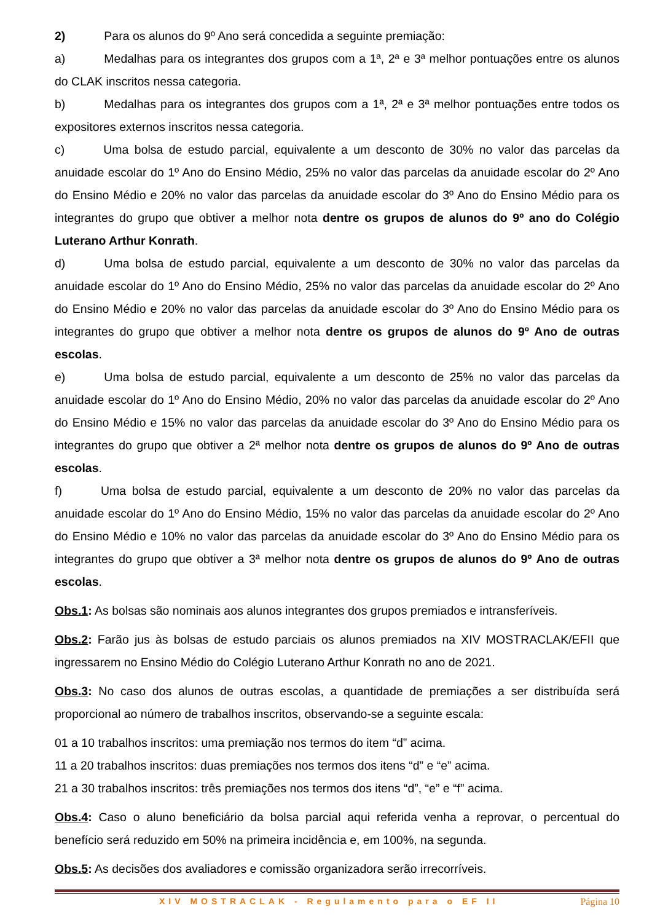2) Para os alunos do 9º Ano será concedida a seguinte premiação:
a) Medalhas para os integrantes dos grupos com a 1ª, 2ª e 3ª melhor pontuações entre os alunos do CLAK inscritos nessa categoria.
b) Medalhas para os integrantes dos grupos com a 1ª, 2ª e 3ª melhor pontuações entre todos os expositores externos inscritos nessa categoria.
c) Uma bolsa de estudo parcial, equivalente a um desconto de 30% no valor das parcelas da anuidade escolar do 1º Ano do Ensino Médio, 25% no valor das parcelas da anuidade escolar do 2º Ano do Ensino Médio e 20% no valor das parcelas da anuidade escolar do 3º Ano do Ensino Médio para os integrantes do grupo que obtiver a melhor nota dentre os grupos de alunos do 9º ano do Colégio Luterano Arthur Konrath.
d) Uma bolsa de estudo parcial, equivalente a um desconto de 30% no valor das parcelas da anuidade escolar do 1º Ano do Ensino Médio, 25% no valor das parcelas da anuidade escolar do 2º Ano do Ensino Médio e 20% no valor das parcelas da anuidade escolar do 3º Ano do Ensino Médio para os integrantes do grupo que obtiver a melhor nota dentre os grupos de alunos do 9º Ano de outras escolas.
e) Uma bolsa de estudo parcial, equivalente a um desconto de 25% no valor das parcelas da anuidade escolar do 1º Ano do Ensino Médio, 20% no valor das parcelas da anuidade escolar do 2º Ano do Ensino Médio e 15% no valor das parcelas da anuidade escolar do 3º Ano do Ensino Médio para os integrantes do grupo que obtiver a 2ª melhor nota dentre os grupos de alunos do 9º Ano de outras escolas.
f) Uma bolsa de estudo parcial, equivalente a um desconto de 20% no valor das parcelas da anuidade escolar do 1º Ano do Ensino Médio, 15% no valor das parcelas da anuidade escolar do 2º Ano do Ensino Médio e 10% no valor das parcelas da anuidade escolar do 3º Ano do Ensino Médio para os integrantes do grupo que obtiver a 3ª melhor nota dentre os grupos de alunos do 9º Ano de outras escolas.
Obs.1: As bolsas são nominais aos alunos integrantes dos grupos premiados e intransferíveis.
Obs.2: Farão jus às bolsas de estudo parciais os alunos premiados na XIV MOSTRACLAK/EFII que ingressarem no Ensino Médio do Colégio Luterano Arthur Konrath no ano de 2021.
Obs.3: No caso dos alunos de outras escolas, a quantidade de premiações a ser distribuída será proporcional ao número de trabalhos inscritos, observando-se a seguinte escala:
01 a 10 trabalhos inscritos: uma premiação nos termos do item “d” acima.
11 a 20 trabalhos inscritos: duas premiações nos termos dos itens “d” e “e” acima.
21 a 30 trabalhos inscritos: três premiações nos termos dos itens “d”, “e” e “f” acima.
Obs.4: Caso o aluno beneficiário da bolsa parcial aqui referida venha a reprovar, o percentual do benefício será reduzido em 50% na primeira incidência e, em 100%, na segunda.
Obs.5: As decisões dos avaliadores e comissão organizadora serão irrecorríveis.
XIV MOSTRACLAK - Regulamento para o EF II Página 10